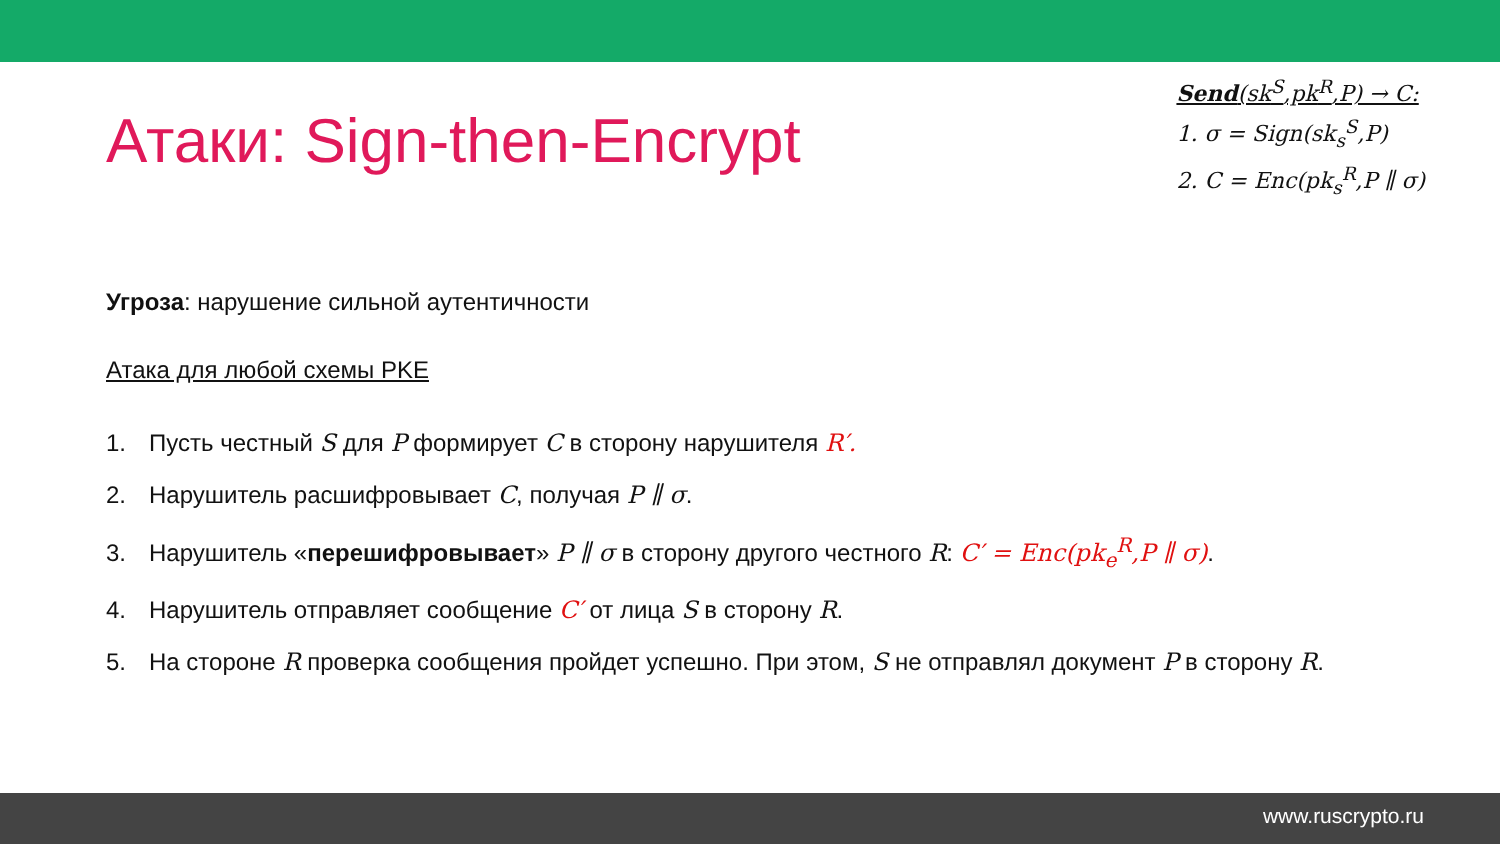Атаки: Sign-then-Encrypt
Send(sk<sup>S</sup>,pk<sup>R</sup>,P) → C:
1. σ = Sign(sk<sub>s</sub><sup>S</sup>,P)
2. C = Enc(pk<sub>s</sub><sup>R</sup>,P ∥ σ)
Угроза: нарушение сильной аутентичности
Атака для любой схемы PKE
1. Пусть честный S для P формирует C в сторону нарушителя R′.
2. Нарушитель расшифровывает C, получая P ∥ σ.
3. Нарушитель «перешифровывает» P ∥ σ в сторону другого честного R: C′ = Enc(pk<sub>e</sub><sup>R</sup>,P ∥ σ).
4. Нарушитель отправляет сообщение C′ от лица S в сторону R.
5. На стороне R проверка сообщения пройдет успешно. При этом, S не отправлял документ P в сторону R.
www.ruscrypto.ru